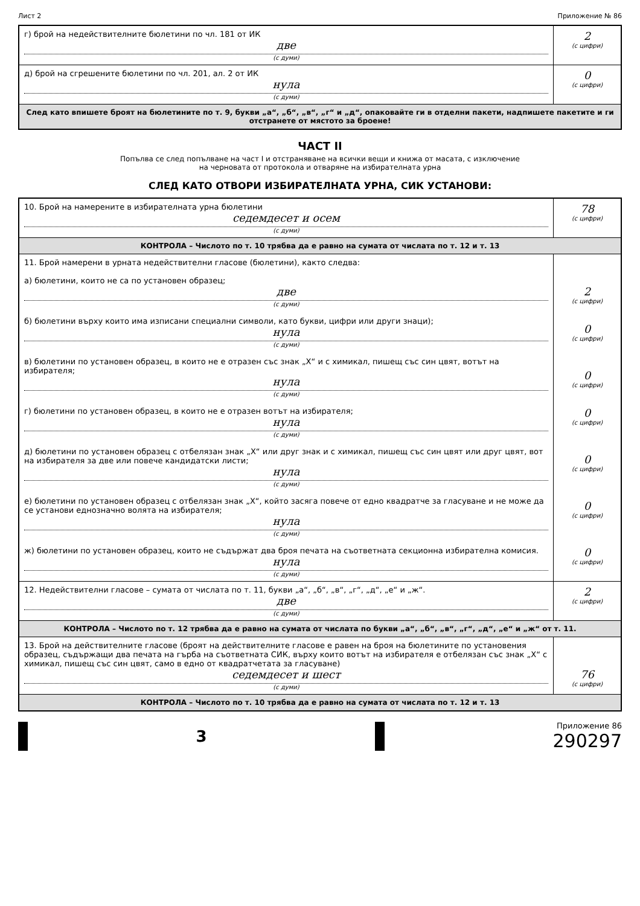Лист 2 Приложение № 86
| г) брой на недействителните бюлетини по чл. 181 от ИК две (с думи) | 2 (с цифри) |
| д) брой на сгрешените бюлетини по чл. 201, ал. 2 от ИК нула (с думи) | 0 (с цифри) |
| След като впишете броят на бюлетините по т. 9, букви „а“, „б“, „в“, „г“ и „д“, опаковайте ги в отделни пакети, надпишете пакетите и ги отстранете от мястото за броене! | |
ЧАСТ II
Попълва се след попълване на част I и отстраняване на всички вещи и книжа от масата, с изключение
на черновата от протокола и отваряне на избирателната урна
СЛЕД КАТО ОТВОРИ ИЗБИРАТЕЛНАТА УРНА, СИК УСТАНОВИ:
| 10. Брой на намерените в избирателната урна бюлетини седемдесет и осем (с думи) | 78 (с цифри) |
| КОНТРОЛА – Числото по т. 10 трябва да е равно на сумата от числата по т. 12 и т. 13 | |
| 11. Брой намерени в урната недействителни гласове (бюлетини), както следва: а) бюлетини, които не са по установен образец; две (с думи) б) бюлетини върху които има изписани специални символи, като букви, цифри или други знаци); нула (с думи) в) бюлетини по установен образец, в които не е отразен със знак „Х“ и с химикал, пишещ със син цвят, вотът на избирателя; нула (с думи) г) бюлетини по установен образец, в които не е отразен вотът на избирателя; нула (с думи) д) бюлетини по установен образец с отбелязан знак „Х“ или друг знак и с химикал, пишещ със син цвят или друг цвят, вот на избирателя за две или повече кандидатски листи; нула (с думи) е) бюлетини по установен образец с отбелязан знак „Х“, който засяга повече от едно квадратче за гласуване и не може да се установи еднозначно волята на избирателя; нула (с думи) ж) бюлетини по установен образец, които не съдържат два броя печата на съответната секционна избирателна комисия. нула (с думи) | 2 (с цифри) 0 (с цифри) 0 (с цифри) 0 (с цифри) 0 (с цифри) 0 (с цифри) 0 (с цифри) |
| 12. Недействителни гласове – сумата от числата по т. 11, букви „а“, „б“, „в“, „г“, „д“, „е“ и „ж“. две (с думи) | 2 (с цифри) |
| КОНТРОЛА – Числото по т. 12 трябва да е равно на сумата от числата по букви „а“, „б“, „в“, „г“, „д“, „е“ и „ж“ от т. 11. | |
| 13. Брой на действителните гласове (броят на действителните гласове е равен на броя на бюлетините по установения образец, съдържащи два печата на гърба на съответната СИК, върху които вотът на избирателя е отбелязан със знак „Х“ с химикал, пишещ със син цвят, само в едно от квадратчетата за гласуване) седемдесет и шест (с думи) | 76 (с цифри) |
| КОНТРОЛА – Числото по т. 10 трябва да е равно на сумата от числата по т. 12 и т. 13 | |
3
Приложение 86
290297